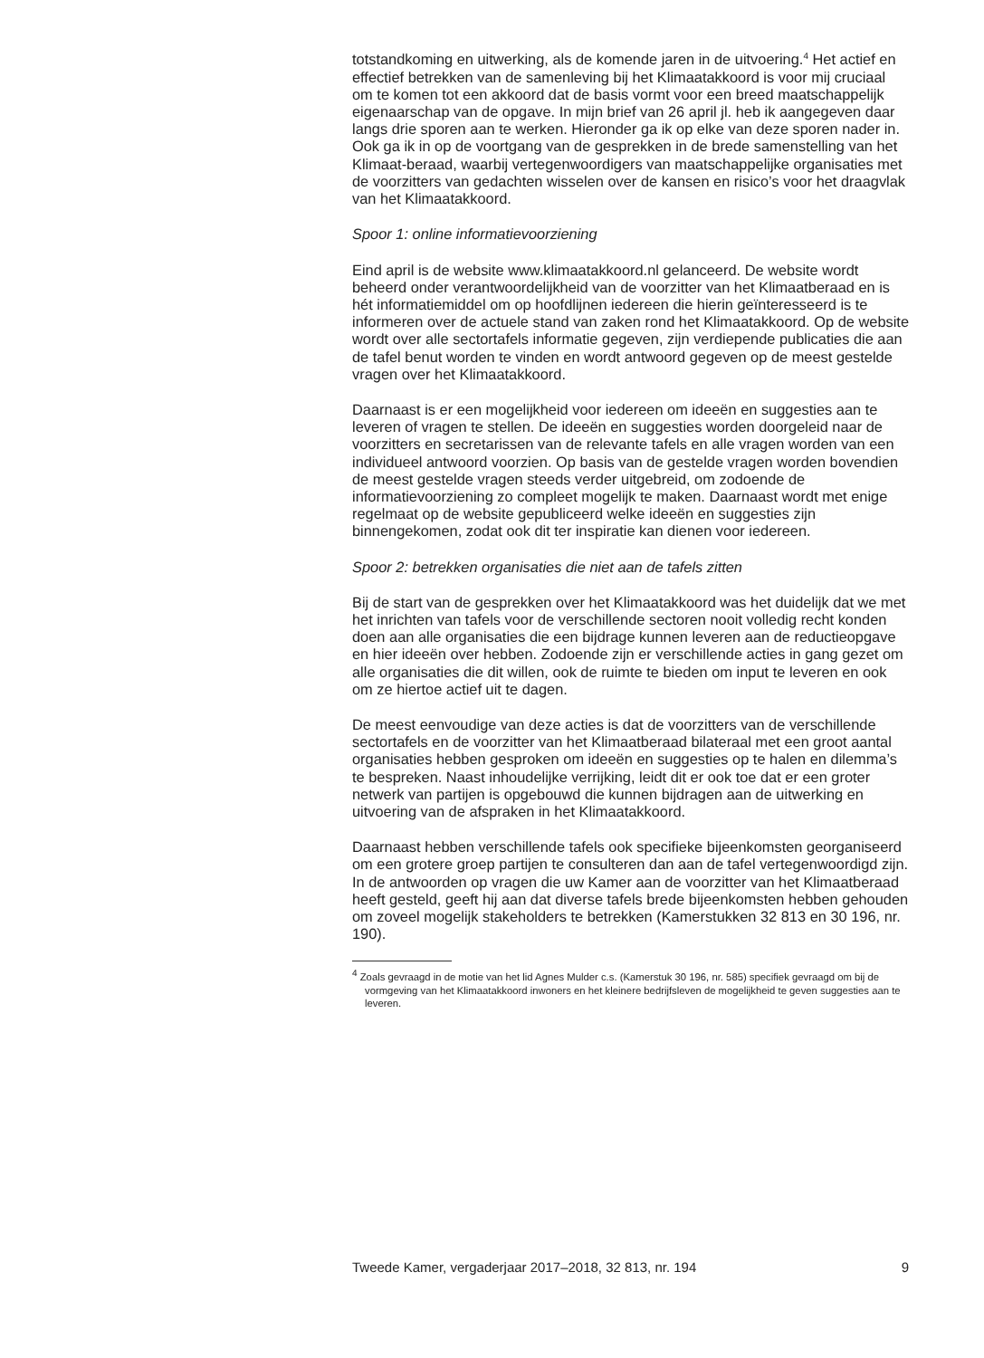totstandkoming en uitwerking, als de komende jaren in de uitvoering.<sup>4</sup> Het actief en effectief betrekken van de samenleving bij het Klimaatakkoord is voor mij cruciaal om te komen tot een akkoord dat de basis vormt voor een breed maatschappelijk eigenaarschap van de opgave. In mijn brief van 26 april jl. heb ik aangegeven daar langs drie sporen aan te werken. Hieronder ga ik op elke van deze sporen nader in. Ook ga ik in op de voortgang van de gesprekken in de brede samenstelling van het Klimaat-beraad, waarbij vertegenwoordigers van maatschappelijke organisaties met de voorzitters van gedachten wisselen over de kansen en risico’s voor het draagvlak van het Klimaatakkoord.
Spoor 1: online informatievoorziening
Eind april is de website www.klimaatakkoord.nl gelanceerd. De website wordt beheerd onder verantwoordelijkheid van de voorzitter van het Klimaatberaad en is hét informatiemiddel om op hoofdlijnen iedereen die hierin geïnteresseerd is te informeren over de actuele stand van zaken rond het Klimaatakkoord. Op de website wordt over alle sectortafels informatie gegeven, zijn verdiepende publicaties die aan de tafel benut worden te vinden en wordt antwoord gegeven op de meest gestelde vragen over het Klimaatakkoord.
Daarnaast is er een mogelijkheid voor iedereen om ideeën en suggesties aan te leveren of vragen te stellen. De ideeën en suggesties worden doorgeleid naar de voorzitters en secretarissen van de relevante tafels en alle vragen worden van een individueel antwoord voorzien. Op basis van de gestelde vragen worden bovendien de meest gestelde vragen steeds verder uitgebreid, om zodoende de informatievoorziening zo compleet mogelijk te maken. Daarnaast wordt met enige regelmaat op de website gepubliceerd welke ideeën en suggesties zijn binnengekomen, zodat ook dit ter inspiratie kan dienen voor iedereen.
Spoor 2: betrekken organisaties die niet aan de tafels zitten
Bij de start van de gesprekken over het Klimaatakkoord was het duidelijk dat we met het inrichten van tafels voor de verschillende sectoren nooit volledig recht konden doen aan alle organisaties die een bijdrage kunnen leveren aan de reductieopgave en hier ideeën over hebben. Zodoende zijn er verschillende acties in gang gezet om alle organisaties die dit willen, ook de ruimte te bieden om input te leveren en ook om ze hiertoe actief uit te dagen.
De meest eenvoudige van deze acties is dat de voorzitters van de verschillende sectortafels en de voorzitter van het Klimaatberaad bilateraal met een groot aantal organisaties hebben gesproken om ideeën en suggesties op te halen en dilemma’s te bespreken. Naast inhoudelijke verrijking, leidt dit er ook toe dat er een groter netwerk van partijen is opgebouwd die kunnen bijdragen aan de uitwerking en uitvoering van de afspraken in het Klimaatakkoord.
Daarnaast hebben verschillende tafels ook specifieke bijeenkomsten georganiseerd om een grotere groep partijen te consulteren dan aan de tafel vertegenwoordigd zijn. In de antwoorden op vragen die uw Kamer aan de voorzitter van het Klimaatberaad heeft gesteld, geeft hij aan dat diverse tafels brede bijeenkomsten hebben gehouden om zoveel mogelijk stakeholders te betrekken (Kamerstukken 32 813 en 30 196, nr. 190).
<sup>4</sup> Zoals gevraagd in de motie van het lid Agnes Mulder c.s. (Kamerstuk 30 196, nr. 585) specifiek gevraagd om bij de vormgeving van het Klimaatakkoord inwoners en het kleinere bedrijfsleven de mogelijkheid te geven suggesties aan te leveren.
Tweede Kamer, vergaderjaar 2017–2018, 32 813, nr. 194 9